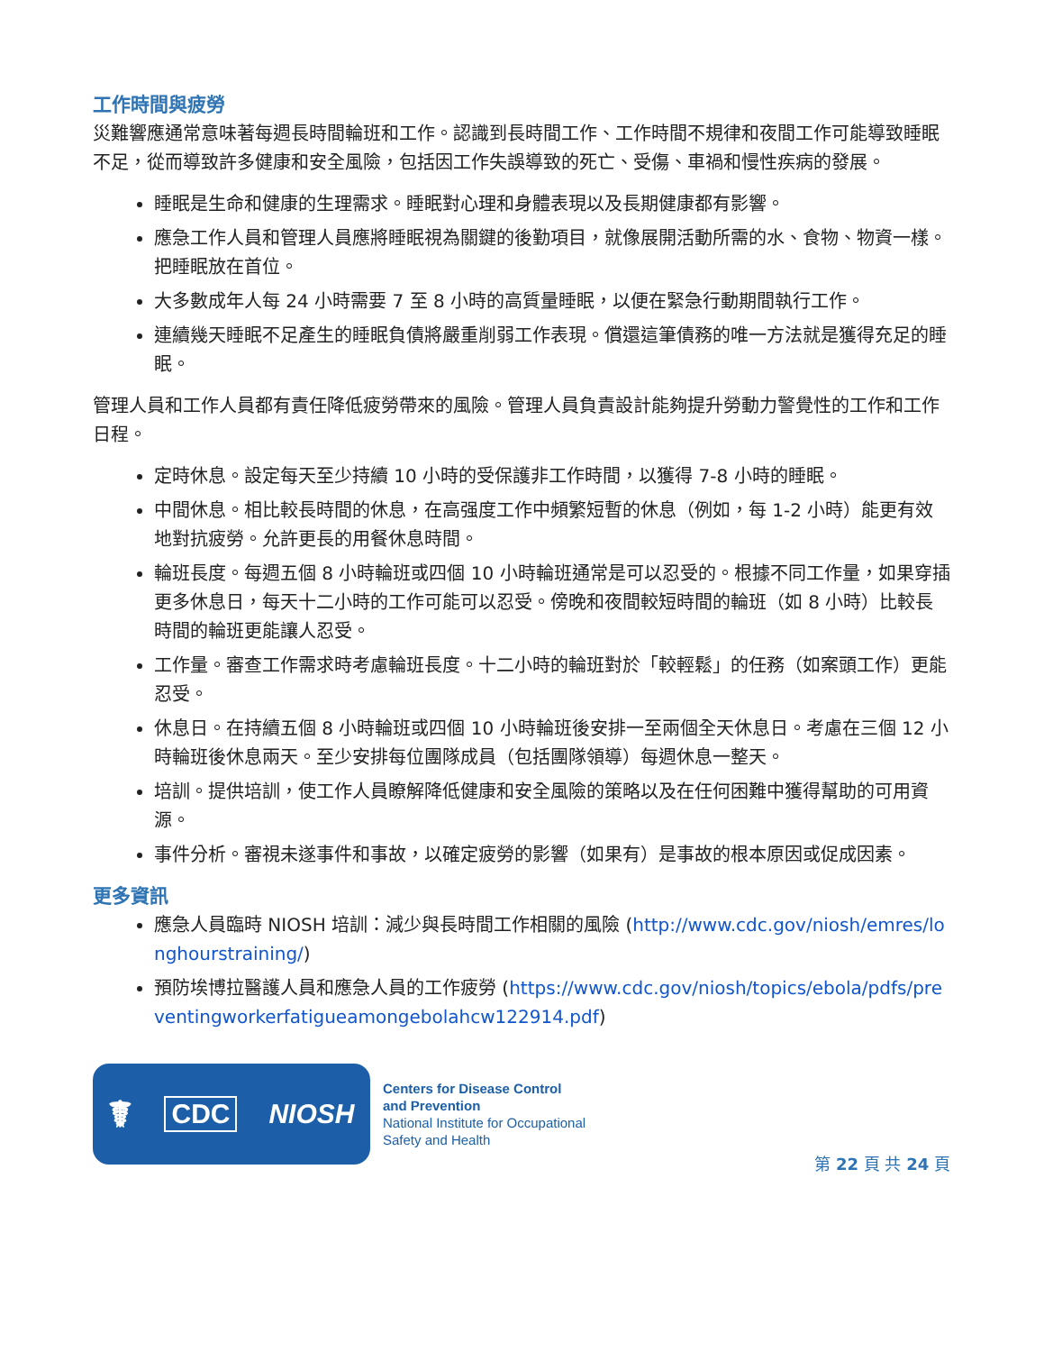工作時間與疲勞
災難響應通常意味著每週長時間輪班和工作。認識到長時間工作、工作時間不規律和夜間工作可能導致睡眠不足，從而導致許多健康和安全風險，包括因工作失誤導致的死亡、受傷、車禍和慢性疾病的發展。
睡眠是生命和健康的生理需求。睡眠對心理和身體表現以及長期健康都有影響。
應急工作人員和管理人員應將睡眠視為關鍵的後勤項目，就像展開活動所需的水、食物、物資一樣。把睡眠放在首位。
大多數成年人每 24 小時需要 7 至 8 小時的高質量睡眠，以便在緊急行動期間執行工作。
連續幾天睡眠不足產生的睡眠負債將嚴重削弱工作表現。償還這筆債務的唯一方法就是獲得充足的睡眠。
管理人員和工作人員都有責任降低疲勞帶來的風險。管理人員負責設計能夠提升勞動力警覺性的工作和工作日程。
定時休息。設定每天至少持續 10 小時的受保護非工作時間，以獲得 7-8 小時的睡眠。
中間休息。相比較長時間的休息，在高强度工作中頻繁短暫的休息（例如，每 1-2 小時）能更有效地對抗疲勞。允許更長的用餐休息時間。
輪班長度。每週五個 8 小時輪班或四個 10 小時輪班通常是可以忍受的。根據不同工作量，如果穿插更多休息日，每天十二小時的工作可能可以忍受。傍晚和夜間較短時間的輪班（如 8 小時）比較長時間的輪班更能讓人忍受。
工作量。審查工作需求時考慮輪班長度。十二小時的輪班對於「較輕鬆」的任務（如案頭工作）更能忍受。
休息日。在持續五個 8 小時輪班或四個 10 小時輪班後安排一至兩個全天休息日。考慮在三個 12 小時輪班後休息兩天。至少安排每位團隊成員（包括團隊領導）每週休息一整天。
培訓。提供培訓，使工作人員瞭解降低健康和安全風險的策略以及在任何困難中獲得幫助的可用資源。
事件分析。審視未遂事件和事故，以確定疲勞的影響（如果有）是事故的根本原因或促成因素。
更多資訊
應急人員臨時 NIOSH 培訓：減少與長時間工作相關的風險 (http://www.cdc.gov/niosh/emres/longhourstraining/)
預防埃博拉醫護人員和應急人員的工作疲勞 (https://www.cdc.gov/niosh/topics/ebola/pdfs/preventingworkerfatigueamongebolahcw122914.pdf)
☤ CDC NIOSH
Centers for Disease Control
and Prevention
National Institute for Occupational
Safety and Health
第 22 頁 共 24 頁